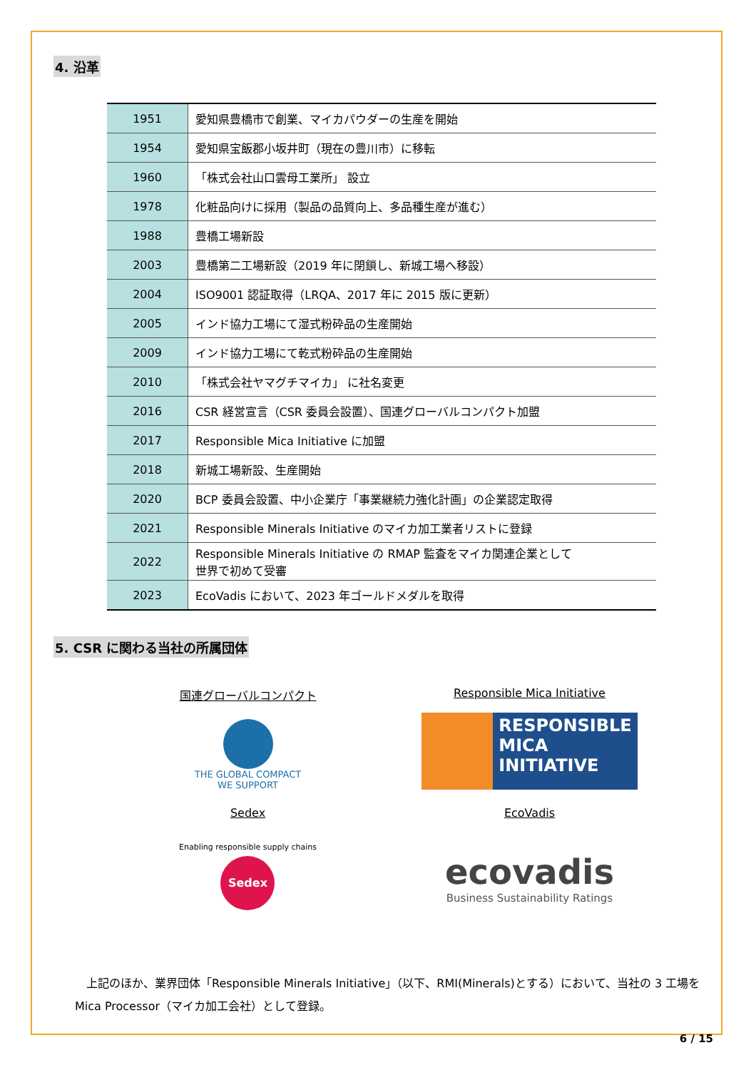4. 沿革
| 1951 | 愛知県豊橋市で創業、マイカパウダーの生産を開始 |
| 1954 | 愛知県宝飯郡小坂井町（現在の豊川市）に移転 |
| 1960 | 「株式会社山口雲母工業所」 設立 |
| 1978 | 化粧品向けに採用（製品の品質向上、多品種生産が進む） |
| 1988 | 豊橋工場新設 |
| 2003 | 豊橋第二工場新設（2019 年に閉鎖し、新城工場へ移設） |
| 2004 | ISO9001 認証取得（LRQA、2017 年に 2015 版に更新） |
| 2005 | インド協力工場にて湿式粉砕品の生産開始 |
| 2009 | インド協力工場にて乾式粉砕品の生産開始 |
| 2010 | 「株式会社ヤマグチマイカ」 に社名変更 |
| 2016 | CSR 経営宣言（CSR 委員会設置）、国連グローバルコンパクト加盟 |
| 2017 | Responsible Mica Initiative に加盟 |
| 2018 | 新城工場新設、生産開始 |
| 2020 | BCP 委員会設置、中小企業庁「事業継続力強化計画」の企業認定取得 |
| 2021 | Responsible Minerals Initiative のマイカ加工業者リストに登録 |
| 2022 | Responsible Minerals Initiative の RMAP 監査をマイカ関連企業として 世界で初めて受審 |
| 2023 | EcoVadis において、2023 年ゴールドメダルを取得 |
5. CSR に関わる当社の所属団体
国連グローバルコンパクト
THE GLOBAL COMPACT
WE SUPPORT
Responsible Mica Initiative
RESPONSIBLE
MICA
INITIATIVE
Sedex
Enabling responsible supply chains
Sedex
EcoVadis
ecovadis
Business Sustainability Ratings
　上記のほか、業界団体「Responsible Minerals Initiative」（以下、RMI(Minerals)とする）において、当社の 3 工場を Mica Processor（マイカ加工会社）として登録。
6 / 15